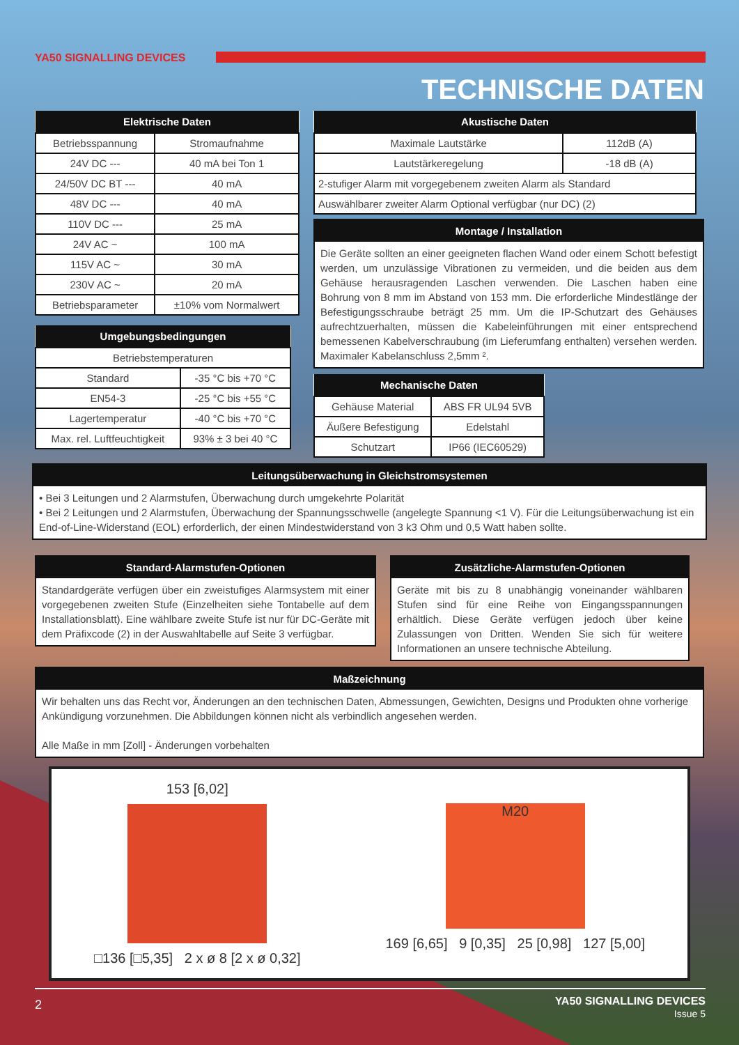YA50 SIGNALLING DEVICES
TECHNISCHE DATEN
| Elektrische Daten | |
| --- | --- |
| Betriebsspannung | Stromaufnahme |
| 24V DC --- | 40 mA bei Ton 1 |
| 24/50V DC BT --- | 40 mA |
| 48V DC --- | 40 mA |
| 110V DC --- | 25 mA |
| 24V AC ~ | 100 mA |
| 115V AC ~ | 30 mA |
| 230V AC ~ | 20 mA |
| Betriebsparameter | ±10% vom Normalwert |
| Umgebungsbedingungen | |
| --- | --- |
| Betriebstemperaturen | |
| Standard | -35 °C bis +70 °C |
| EN54-3 | -25 °C bis +55 °C |
| Lagertemperatur | -40 °C bis +70 °C |
| Max. rel. Luftfeuchtigkeit | 93% ± 3 bei 40 °C |
| Akustische Daten | |
| --- | --- |
| Maximale Lautstärke | 112dB (A) |
| Lautstärkeregelung | -18 dB (A) |
| 2-stufiger Alarm mit vorgegebenem zweiten Alarm als Standard | |
| Auswählbarer zweiter Alarm Optional verfügbar (nur DC) (2) | |
Montage / Installation
Die Geräte sollten an einer geeigneten flachen Wand oder einem Schott befestigt werden, um unzulässige Vibrationen zu vermeiden, und die beiden aus dem Gehäuse herausragenden Laschen verwenden. Die Laschen haben eine Bohrung von 8 mm im Abstand von 153 mm. Die erforderliche Mindestlänge der Befestigungsschraube beträgt 25 mm. Um die IP-Schutzart des Gehäuses aufrechtzuerhalten, müssen die Kabeleinführungen mit einer entsprechend bemessenen Kabelverschraubung (im Lieferumfang enthalten) versehen werden. Maximaler Kabelanschluss 2,5mm ².
| Mechanische Daten | |
| --- | --- |
| Gehäuse Material | ABS FR UL94 5VB |
| Äußere Befestigung | Edelstahl |
| Schutzart | IP66 (IEC60529) |
Leitungsüberwachung in Gleichstromsystemen
• Bei 3 Leitungen und 2 Alarmstufen, Überwachung durch umgekehrte Polarität
• Bei 2 Leitungen und 2 Alarmstufen, Überwachung der Spannungsschwelle (angelegte Spannung <1 V). Für die Leitungsüberwachung ist ein End-of-Line-Widerstand (EOL) erforderlich, der einen Mindestwiderstand von 3 k3 Ohm und 0,5 Watt haben sollte.
Standard-Alarmstufen-Optionen
Standardgeräte verfügen über ein zweistufiges Alarmsystem mit einer vorgegebenen zweiten Stufe (Einzelheiten siehe Tontabelle auf dem Installationsblatt). Eine wählbare zweite Stufe ist nur für DC-Geräte mit dem Präfixcode (2) in der Auswahltabelle auf Seite 3 verfügbar.
Zusätzliche-Alarmstufen-Optionen
Geräte mit bis zu 8 unabhängig voneinander wählbaren Stufen sind für eine Reihe von Eingangsspannungen erhältlich. Diese Geräte verfügen jedoch über keine Zulassungen von Dritten. Wenden Sie sich für weitere Informationen an unsere technische Abteilung.
Maßzeichnung
Wir behalten uns das Recht vor, Änderungen an den technischen Daten, Abmessungen, Gewichten, Designs und Produkten ohne vorherige Ankündigung vorzunehmen. Die Abbildungen können nicht als verbindlich angesehen werden.
Alle Maße in mm [Zoll] - Änderungen vorbehalten
153 [6,02]
□136 [□5,35] 2 x ø 8 [2 x ø 0,32]
M20
169 [6,65] 9 [0,35] 25 [0,98] 127 [5,00]
2
YA50 SIGNALLING DEVICES
Issue 5